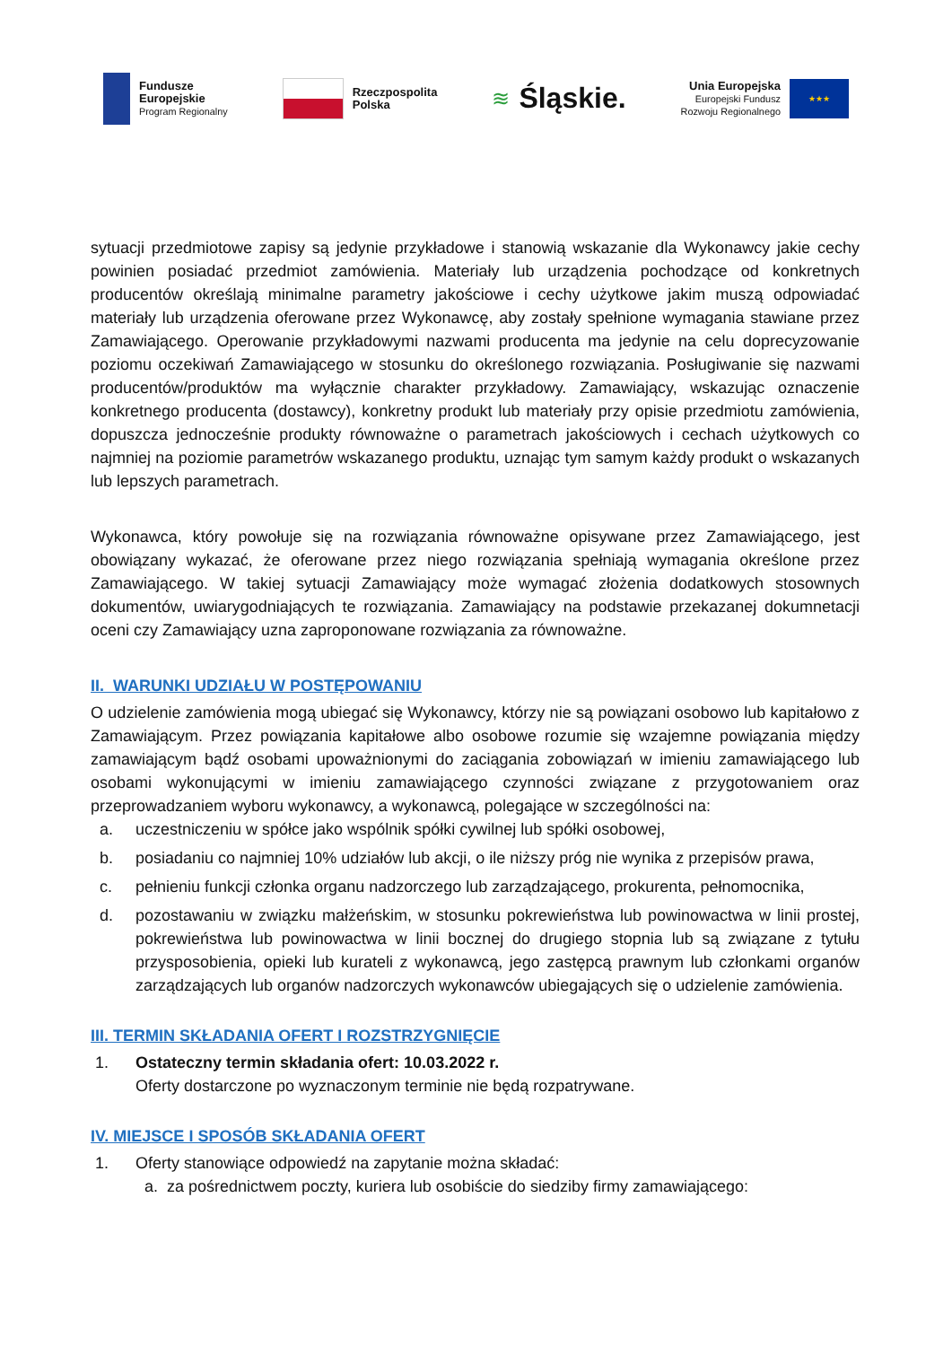Fundusze
Europejskie
Program Regionalny
Rzeczpospolita
Polska
≋ Śląskie.
Unia Europejska
Europejski Fundusz
Rozwoju Regionalnego
★★★
sytuacji przedmiotowe zapisy są jedynie przykładowe i stanowią wskazanie dla Wykonawcy jakie cechy powinien posiadać przedmiot zamówienia. Materiały lub urządzenia pochodzące od konkretnych producentów określają minimalne parametry jakościowe i cechy użytkowe jakim muszą odpowiadać materiały lub urządzenia oferowane przez Wykonawcę, aby zostały spełnione wymagania stawiane przez Zamawiającego. Operowanie przykładowymi nazwami producenta ma jedynie na celu doprecyzowanie poziomu oczekiwań Zamawiającego w stosunku do określonego rozwiązania. Posługiwanie się nazwami producentów/produktów ma wyłącznie charakter przykładowy. Zamawiający, wskazując oznaczenie konkretnego producenta (dostawcy), konkretny produkt lub materiały przy opisie przedmiotu zamówienia, dopuszcza jednocześnie produkty równoważne o parametrach jakościowych i cechach użytkowych co najmniej na poziomie parametrów wskazanego produktu, uznając tym samym każdy produkt o wskazanych lub lepszych parametrach.
Wykonawca, który powołuje się na rozwiązania równoważne opisywane przez Zamawiającego, jest obowiązany wykazać, że oferowane przez niego rozwiązania spełniają wymagania określone przez Zamawiającego. W takiej sytuacji Zamawiający może wymagać złożenia dodatkowych stosownych dokumentów, uwiarygodniających te rozwiązania. Zamawiający na podstawie przekazanej dokumnetacji oceni czy Zamawiający uzna zaproponowane rozwiązania za równoważne.
II. WARUNKI UDZIAŁU W POSTĘPOWANIU
O udzielenie zamówienia mogą ubiegać się Wykonawcy, którzy nie są powiązani osobowo lub kapitałowo z Zamawiającym. Przez powiązania kapitałowe albo osobowe rozumie się wzajemne powiązania między zamawiającym bądź osobami upoważnionymi do zaciągania zobowiązań w imieniu zamawiającego lub osobami wykonującymi w imieniu zamawiającego czynności związane z przygotowaniem oraz przeprowadzaniem wyboru wykonawcy, a wykonawcą, polegające w szczególności na:
a. uczestniczeniu w spółce jako wspólnik spółki cywilnej lub spółki osobowej,
b. posiadaniu co najmniej 10% udziałów lub akcji, o ile niższy próg nie wynika z przepisów prawa,
c. pełnieniu funkcji członka organu nadzorczego lub zarządzającego, prokurenta, pełnomocnika,
d. pozostawaniu w związku małżeńskim, w stosunku pokrewieństwa lub powinowactwa w linii prostej, pokrewieństwa lub powinowactwa w linii bocznej do drugiego stopnia lub są związane z tytułu przysposobienia, opieki lub kurateli z wykonawcą, jego zastępcą prawnym lub członkami organów zarządzających lub organów nadzorczych wykonawców ubiegających się o udzielenie zamówienia.
III. TERMIN SKŁADANIA OFERT I ROZSTRZYGNIĘCIE
1. Ostateczny termin składania ofert: 10.03.2022 r.
Oferty dostarczone po wyznaczonym terminie nie będą rozpatrywane.
IV. MIEJSCE I SPOSÓB SKŁADANIA OFERT
1. Oferty stanowiące odpowiedź na zapytanie można składać:
a. za pośrednictwem poczty, kuriera lub osobiście do siedziby firmy zamawiającego: